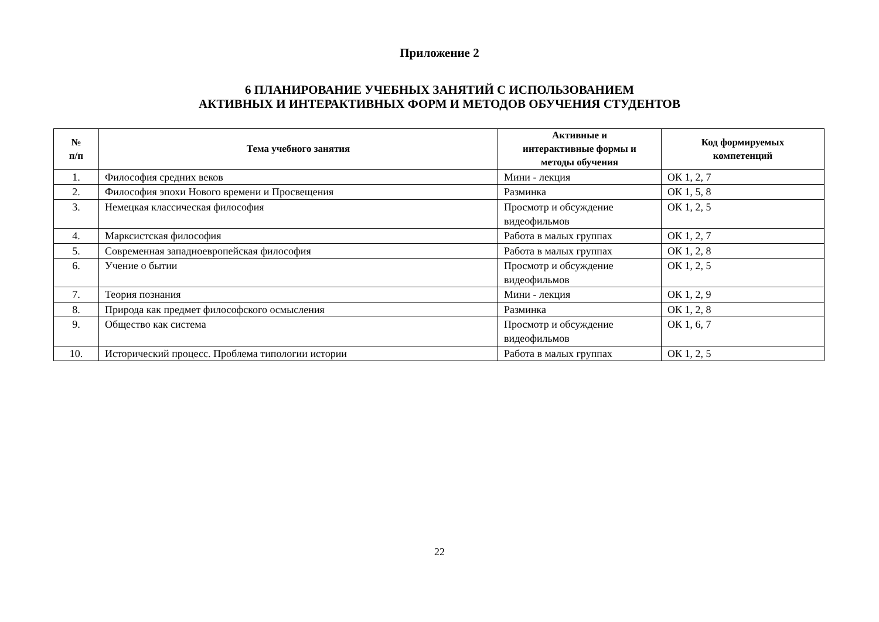Приложение 2
6 ПЛАНИРОВАНИЕ УЧЕБНЫХ ЗАНЯТИЙ С ИСПОЛЬЗОВАНИЕМ
АКТИВНЫХ И ИНТЕРАКТИВНЫХ ФОРМ И МЕТОДОВ ОБУЧЕНИЯ СТУДЕНТОВ
| № п/п | Тема учебного занятия | Активные и интерактивные формы и методы обучения | Код формируемых компетенций |
| --- | --- | --- | --- |
| 1. | Философия средних веков | Мини - лекция | ОК 1, 2, 7 |
| 2. | Философия эпохи Нового времени и Просвещения | Разминка | ОК 1, 5, 8 |
| 3. | Немецкая классическая философия | Просмотр и обсуждение видеофильмов | ОК 1, 2, 5 |
| 4. | Марксистская философия | Работа в малых группах | ОК 1, 2, 7 |
| 5. | Современная западноевропейская философия | Работа в малых группах | ОК 1, 2, 8 |
| 6. | Учение о бытии | Просмотр и обсуждение видеофильмов | ОК 1, 2, 5 |
| 7. | Теория познания | Мини - лекция | ОК 1, 2, 9 |
| 8. | Природа как предмет философского осмысления | Разминка | ОК 1, 2, 8 |
| 9. | Общество как система | Просмотр и обсуждение видеофильмов | ОК 1, 6, 7 |
| 10. | Исторический процесс. Проблема типологии истории | Работа в малых группах | ОК 1, 2, 5 |
22